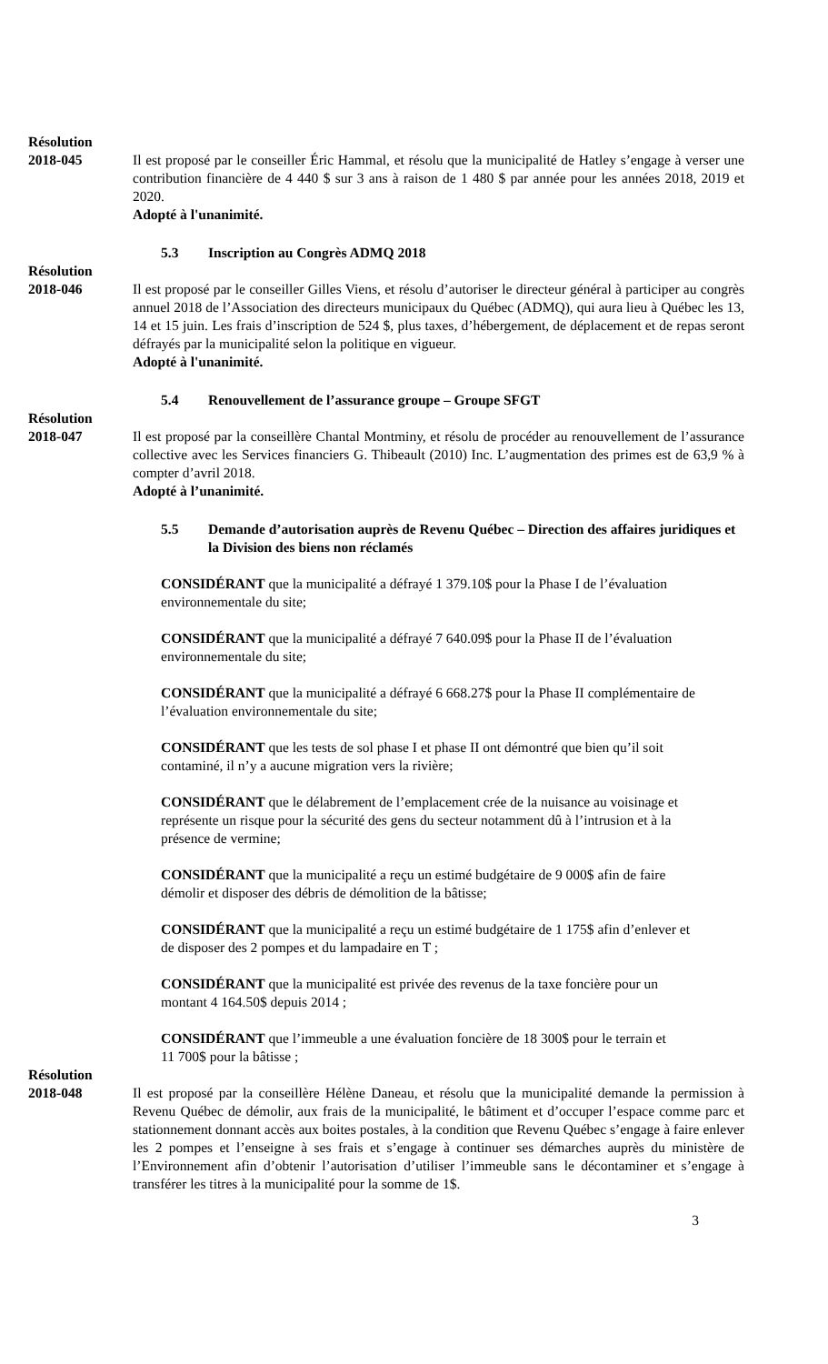Résolution
2018-045
Il est proposé par le conseiller Éric Hammal, et résolu que la municipalité de Hatley s’engage à verser une contribution financière de 4 440 $ sur 3 ans à raison de 1 480 $ par année pour les années 2018, 2019 et 2020.
Adopté à l'unanimité.
5.3 Inscription au Congrès ADMQ 2018
Résolution
2018-046
Il est proposé par le conseiller Gilles Viens, et résolu d’autoriser le directeur général à participer au congrès annuel 2018 de l’Association des directeurs municipaux du Québec (ADMQ), qui aura lieu à Québec les 13, 14 et 15 juin. Les frais d’inscription de 524 $, plus taxes, d’hébergement, de déplacement et de repas seront défrayés par la municipalité selon la politique en vigueur.
Adopté à l'unanimité.
5.4 Renouvellement de l’assurance groupe – Groupe SFGT
Résolution
2018-047
Il est proposé par la conseillère Chantal Montminy, et résolu de procéder au renouvellement de l’assurance collective avec les Services financiers G. Thibeault (2010) Inc. L’augmentation des primes est de 63,9 % à compter d’avril 2018.
Adopté à l’unanimité.
5.5 Demande d’autorisation auprès de Revenu Québec – Direction des affaires juridiques et la Division des biens non réclamés
CONSIDÉRANT que la municipalité a défrayé 1 379.10$ pour la Phase I de l’évaluation
environnementale du site;
CONSIDÉRANT que la municipalité a défrayé 7 640.09$ pour la Phase II de l’évaluation
environnementale du site;
CONSIDÉRANT que la municipalité a défrayé 6 668.27$ pour la Phase II complémentaire de
l’évaluation environnementale du site;
CONSIDÉRANT que les tests de sol phase I et phase II ont démontré que bien qu’il soit
contaminé, il n’y a aucune migration vers la rivière;
CONSIDÉRANT que le délabrement de l’emplacement crée de la nuisance au voisinage et
représente un risque pour la sécurité des gens du secteur notamment dû à l’intrusion et à la
présence de vermine;
CONSIDÉRANT que la municipalité a reçu un estimé budgétaire de 9 000$ afin de faire
démolir et disposer des débris de démolition de la bâtisse;
CONSIDÉRANT que la municipalité a reçu un estimé budgétaire de 1 175$ afin d’enlever et
de disposer des 2 pompes et du lampadaire en T ;
CONSIDÉRANT que la municipalité est privée des revenus de la taxe foncière pour un
montant 4 164.50$ depuis 2014 ;
CONSIDÉRANT que l’immeuble a une évaluation foncière de 18 300$ pour le terrain et
11 700$ pour la bâtisse ;
Résolution
2018-048
Il est proposé par la conseillère Hélène Daneau, et résolu que la municipalité demande la permission à Revenu Québec de démolir, aux frais de la municipalité, le bâtiment et d’occuper l’espace comme parc et stationnement donnant accès aux boites postales, à la condition que Revenu Québec s’engage à faire enlever les 2 pompes et l’enseigne à ses frais et s’engage à continuer ses démarches auprès du ministère de l’Environnement afin d’obtenir l’autorisation d’utiliser l’immeuble sans le décontaminer et s’engage à transférer les titres à la municipalité pour la somme de 1$.
3